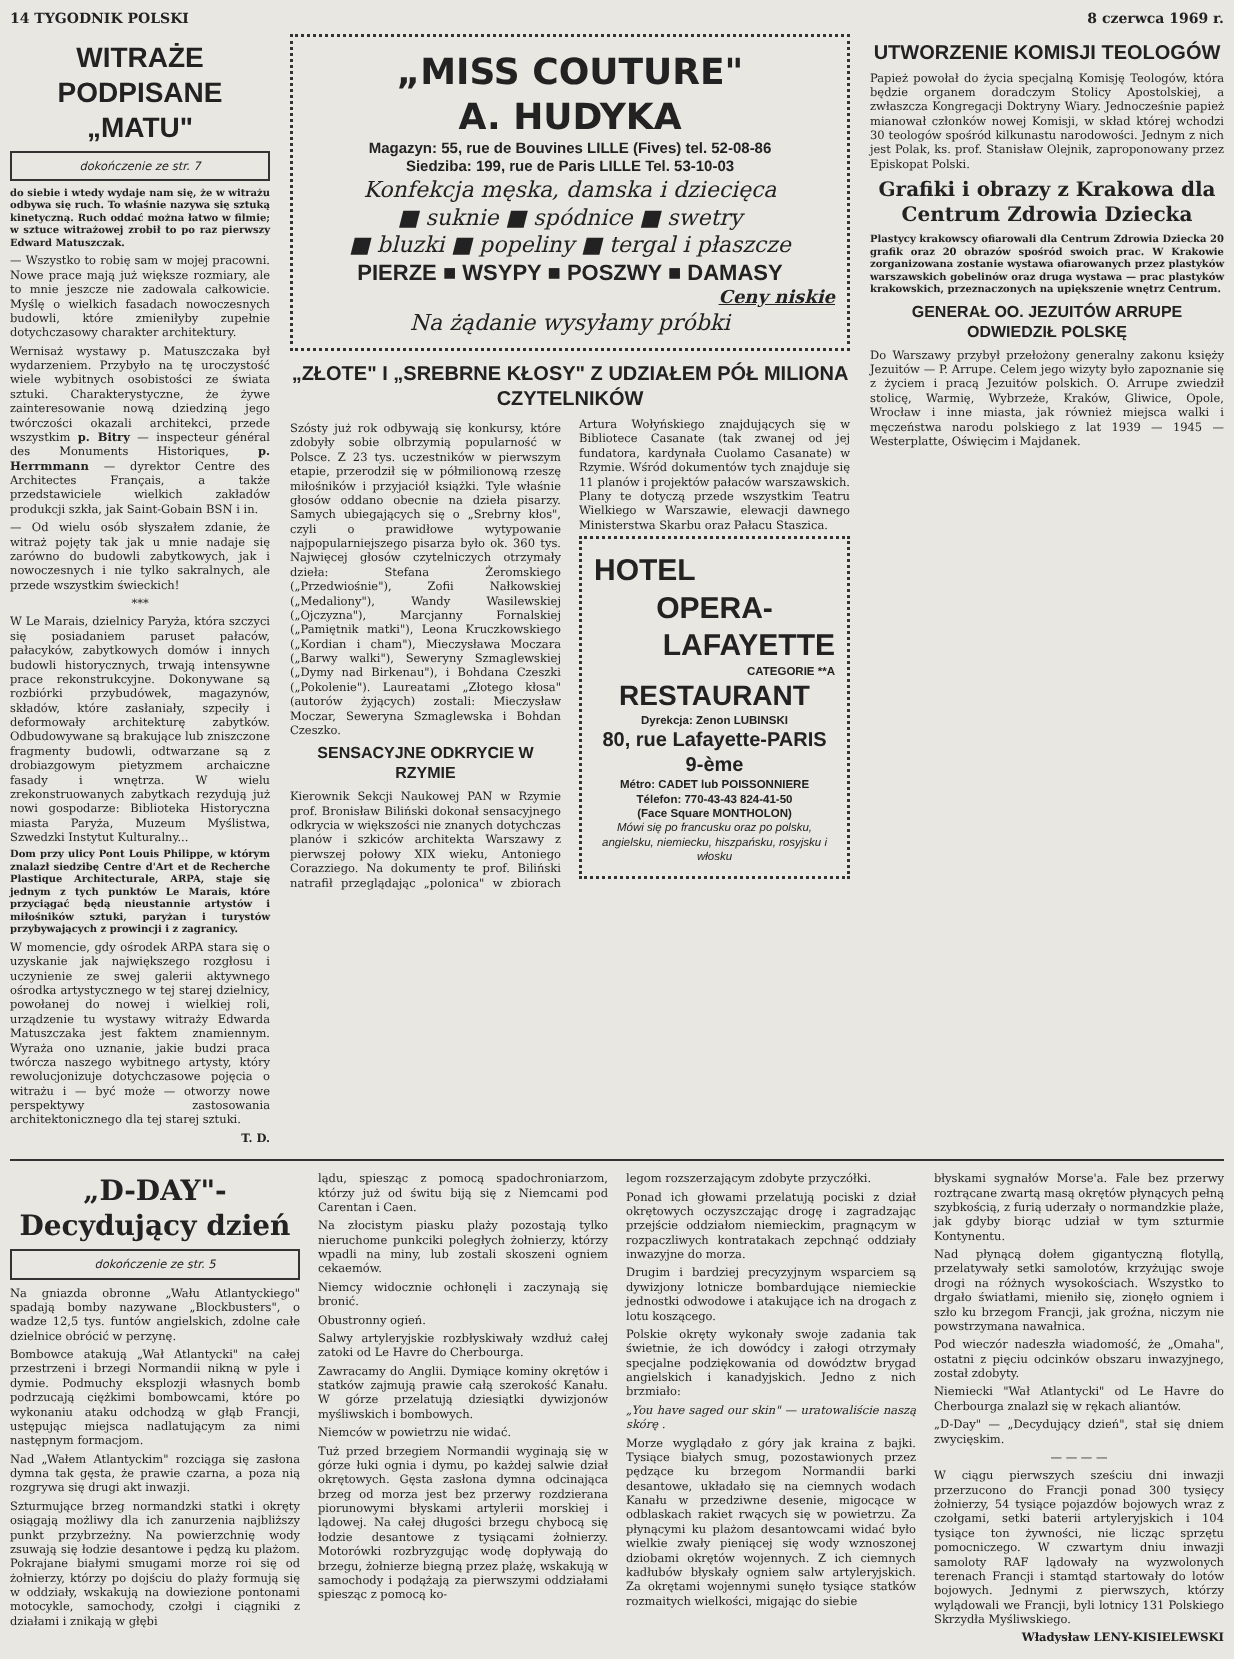14 TYGODNIK POLSKI 8 czerwca 1969 r.
WITRAŻE PODPISANE „MATU"
dokończenie ze str. 7
do siebie i wtedy wydaje nam się, że w witrażu odbywa się ruch. To właśnie nazywa się sztuką kinetyczną. Ruch oddać można łatwo w filmie; w sztuce witrażowej zrobił to po raz pierwszy Edward Matuszczak.
— Wszystko to robię sam w mojej pracowni. Nowe prace mają już większe rozmiary, ale to mnie jeszcze nie zadowala całkowicie. Myślę o wielkich fasadach nowoczesnych budowli, które zmieniłyby zupełnie dotychczasowy charakter architektury.
Wernisaż wystawy p. Matuszczaka był wydarzeniem. Przybyło na tę uroczystość wiele wybitnych osobistości ze świata sztuki. Charakterystyczne, że żywe zainteresowanie nową dziedziną jego twórczości okazali architekci, przede wszystkim p. Bitry — inspecteur général des Monuments Historiques, p. Herrmmann — dyrektor Centre des Architectes Français, a także przedstawiciele wielkich zakładów produkcji szkła, jak Saint-Gobain BSN i in.
— Od wielu osób słyszałem zdanie, że witraż pojęty tak jak u mnie nadaje się zarówno do budowli zabytkowych, jak i nowoczesnych i nie tylko sakralnych, ale przede wszystkim świeckich!
***
W Le Marais, dzielnicy Paryża, która szczyci się posiadaniem paruset pałaców, pałacyków, zabytkowych domów i innych budowli historycznych, trwają intensywne prace rekonstrukcyjne. Dokonywane są rozbiórki przybudówek, magazynów, składów, które zasłaniały, szpeciły i deformowały architekturę zabytków. Odbudowywane są brakujące lub zniszczone fragmenty budowli, odtwarzane są z drobiazgowym pietyzmem archaiczne fasady i wnętrza. W wielu zrekonstruowanych zabytkach rezydują już nowi gospodarze: Biblioteka Historyczna miasta Paryża, Muzeum Myślistwa, Szwedzki Instytut Kulturalny...
Dom przy ulicy Pont Louis Philippe, w którym znalazł siedzibę Centre d'Art et de Recherche Plastique Architecturale, ARPA, staje się jednym z tych punktów Le Marais, które przyciągać będą nieustannie artystów i miłośników sztuki, paryżan i turystów przybywających z prowincji i z zagranicy.
W momencie, gdy ośrodek ARPA stara się o uzyskanie jak największego rozgłosu i uczynienie ze swej galerii aktywnego ośrodka artystycznego w tej starej dzielnicy, powołanej do nowej i wielkiej roli, urządzenie tu wystawy witraży Edwarda Matuszczaka jest faktem znamiennym. Wyraża ono uznanie, jakie budzi praca twórcza naszego wybitnego artysty, który rewolucjonizuje dotychczasowe pojęcia o witrażu i — być może — otworzy nowe perspektywy zastosowania architektonicznego dla tej starej sztuki.
T. D.
„MISS COUTURE"
A. HUDYKA
Magazyn: 55, rue de Bouvines LILLE (Fives) tel. 52-08-86
Siedziba: 199, rue de Paris LILLE Tel. 53-10-03
Konfekcja męska, damska i dziecięca
■ suknie ■ spódnice ■ swetry
■ bluzki ■ popeliny ■ tergal i płaszcze
PIERZE ■ WSYPY ■ POSZWY ■ DAMASY
Ceny niskie
Na żądanie wysyłamy próbki
„ZŁOTE" I „SREBRNE KŁOSY" Z UDZIAŁEM PÓŁ MILIONA CZYTELNIKÓW
Szósty już rok odbywają się konkursy, które zdobyły sobie olbrzymią popularność w Polsce. Z 23 tys. uczestników w pierwszym etapie, przerodził się w półmilionową rzeszę miłośników i przyjaciół książki. Tyle właśnie głosów oddano obecnie na dzieła pisarzy. Samych ubiegających się o „Srebrny kłos", czyli o prawidłowe wytypowanie najpopularniejszego pisarza było ok. 360 tys. Najwięcej głosów czytelniczych otrzymały dzieła: Stefana Żeromskiego („Przedwiośnie"), Zofii Nałkowskiej („Medaliony"), Wandy Wasilewskiej („Ojczyzna"), Marcjanny Fornalskiej („Pamiętnik matki"), Leona Kruczkowskiego („Kordian i cham"), Mieczysława Moczara („Barwy walki"), Seweryny Szmaglewskiej („Dymy nad Birkenau"), i Bohdana Czeszki („Pokolenie"). Laureatami „Złotego kłosa" (autorów żyjących) zostali: Mieczysław Moczar, Seweryna Szmaglewska i Bohdan Czeszko.
SENSACYJNE ODKRYCIE W RZYMIE
Kierownik Sekcji Naukowej PAN w Rzymie prof. Bronisław Biliński dokonał sensacyjnego odkrycia w większości nie znanych dotychczas planów i szkiców architekta Warszawy z pierwszej połowy XIX wieku, Antoniego Corazziego. Na dokumenty te prof. Biliński natrafił przeglądając „polonica" w zbiorach Artura Wołyńskiego znajdujących się w Bibliotece Casanate (tak zwanej od jej fundatora, kardynała Cuolamo Casanate) w Rzymie. Wśród dokumentów tych znajduje się 11 planów i projektów pałaców warszawskich. Plany te dotyczą przede wszystkim Teatru Wielkiego w Warszawie, elewacji dawnego Ministerstwa Skarbu oraz Pałacu Staszica.
HOTEL
OPERA-
LAFAYETTE
CATEGORIE **A
RESTAURANT
Dyrekcja: Zenon LUBINSKI
80, rue Lafayette-PARIS 9-ème
Métro: CADET lub POISSONNIERE
Télefon: 770-43-43 824-41-50
(Face Square MONTHOLON)
Mówi się po francusku oraz po polsku, angielsku, niemiecku, hiszpańsku, rosyjsku i włosku
UTWORZENIE KOMISJI TEOLOGÓW
Papież powołał do życia specjalną Komisję Teologów, która będzie organem doradczym Stolicy Apostolskiej, a zwłaszcza Kongregacji Doktryny Wiary. Jednocześnie papież mianował członków nowej Komisji, w skład której wchodzi 30 teologów spośród kilkunastu narodowości. Jednym z nich jest Polak, ks. prof. Stanisław Olejnik, zaproponowany przez Episkopat Polski.
Grafiki i obrazy z Krakowa dla Centrum Zdrowia Dziecka
Plastycy krakowscy ofiarowali dla Centrum Zdrowia Dziecka 20 grafik oraz 20 obrazów spośród swoich prac. W Krakowie zorganizowana zostanie wystawa ofiarowanych przez plastyków warszawskich gobelinów oraz druga wystawa — prac plastyków krakowskich, przeznaczonych na upiększenie wnętrz Centrum.
GENERAŁ OO. JEZUITÓW ARRUPE ODWIEDZIŁ POLSKĘ
Do Warszawy przybył przełożony generalny zakonu księży Jezuitów — P. Arrupe. Celem jego wizyty było zapoznanie się z życiem i pracą Jezuitów polskich. O. Arrupe zwiedził stolicę, Warmię, Wybrzeże, Kraków, Gliwice, Opole, Wrocław i inne miasta, jak również miejsca walki i męczeństwa narodu polskiego z lat 1939 — 1945 — Westerplatte, Oświęcim i Majdanek.
„D-DAY"-Decydujący dzień
dokończenie ze str. 5
Na gniazda obronne „Wału Atlantyckiego" spadają bomby nazywane „Blockbusters", o wadze 12,5 tys. funtów angielskich, zdolne całe dzielnice obrócić w perzynę.
Bombowce atakują „Wał Atlantycki" na całej przestrzeni i brzegi Normandii nikną w pyle i dymie. Podmuchy eksplozji własnych bomb podrzucają ciężkimi bombowcami, które po wykonaniu ataku odchodzą w głąb Francji, ustępując miejsca nadlatującym za nimi następnym formacjom.
Nad „Wałem Atlantyckim" rozciąga się zasłona dymna tak gęsta, że prawie czarna, a poza nią rozgrywa się drugi akt inwazji.
Szturmujące brzeg normandzki statki i okręty osiągają możliwy dla ich zanurzenia najbliższy punkt przybrzeżny. Na powierzchnię wody zsuwają się łodzie desantowe i pędzą ku plażom. Pokrajane białymi smugami morze roi się od żołnierzy, którzy po dojściu do plaży formują się w oddziały, wskakują na dowiezione pontonami motocykle, samochody, czołgi i ciągniki z działami i znikają w głębi
lądu, spiesząc z pomocą spadochroniarzom, którzy już od świtu biją się z Niemcami pod Carentan i Caen.
Na złocistym piasku plaży pozostają tylko nieruchome punkciki poległych żołnierzy, którzy wpadli na miny, lub zostali skoszeni ogniem cekaemów.
Niemcy widocznie ochłonęli i zaczynają się bronić.
Obustronny ogień.
Salwy artyleryjskie rozbłyskiwały wzdłuż całej zatoki od Le Havre do Cherbourga.
Zawracamy do Anglii. Dymiące kominy okrętów i statków zajmują prawie całą szerokość Kanału. W górze przelatują dziesiątki dywizjonów myśliwskich i bombowych.
Niemców w powietrzu nie widać.
Tuż przed brzegiem Normandii wyginają się w górze łuki ognia i dymu, po każdej salwie dział okrętowych. Gęsta zasłona dymna odcinająca brzeg od morza jest bez przerwy rozdzierana piorunowymi błyskami artylerii morskiej i lądowej. Na całej długości brzegu chybocą się łodzie desantowe z tysiącami żołnierzy. Motorówki rozbryzgując wodę dopływają do brzegu, żołnierze biegną przez plażę, wskakują w samochody i podążają za pierwszymi oddziałami spiesząc z pomocą ko-
legom rozszerzającym zdobyte przyczółki.
Ponad ich głowami przelatują pociski z dział okrętowych oczyszczając drogę i zagradzając przejście oddziałom niemieckim, pragnącym w rozpaczliwych kontratakach zepchnąć oddziały inwazyjne do morza.
Drugim i bardziej precyzyjnym wsparciem są dywizjony lotnicze bombardujące niemieckie jednostki odwodowe i atakujące ich na drogach z lotu koszącego.
Polskie okręty wykonały swoje zadania tak świetnie, że ich dowódcy i załogi otrzymały specjalne podziękowania od dowództw brygad angielskich i kanadyjskich. Jedno z nich brzmiało:
„You have saged our skin" — uratowaliście naszą skórę .
Morze wyglądało z góry jak kraina z bajki. Tysiące białych smug, pozostawionych przez pędzące ku brzegom Normandii barki desantowe, układało się na ciemnych wodach Kanału w przedziwne desenie, migocące w odblaskach rakiet rwących się w powietrzu. Za płynącymi ku plażom desantowcami widać było wielkie zwały pieniącej się wody wznoszonej dziobami okrętów wojennych. Z ich ciemnych kadłubów błyskały ogniem salw artyleryjskich. Za okrętami wojennymi sunęło tysiące statków rozmaitych wielkości, migając do siebie
błyskami sygnałów Morse'a. Fale bez przerwy roztrącane zwartą masą okrętów płynących pełną szybkością, z furią uderzały o normandzkie plaże, jak gdyby biorąc udział w tym szturmie Kontynentu.
Nad płynącą dołem gigantyczną flotyllą, przelatywały setki samolotów, krzyżując swoje drogi na różnych wysokościach. Wszystko to drgało światłami, mieniło się, zionęło ogniem i szło ku brzegom Francji, jak groźna, niczym nie powstrzymana nawałnica.
Pod wieczór nadeszła wiadomość, że „Omaha", ostatni z pięciu odcinków obszaru inwazyjnego, został zdobyty.
Niemiecki "Wał Atlantycki" od Le Havre do Cherbourga znalazł się w rękach aliantów.
„D-Day" — „Decydujący dzień", stał się dniem zwycięskim.
— — — —
W ciągu pierwszych sześciu dni inwazji przerzucono do Francji ponad 300 tysięcy żołnierzy, 54 tysiące pojazdów bojowych wraz z czołgami, setki baterii artyleryjskich i 104 tysiące ton żywności, nie licząc sprzętu pomocniczego. W czwartym dniu inwazji samoloty RAF lądowały na wyzwolonych terenach Francji i stamtąd startowały do lotów bojowych. Jednymi z pierwszych, którzy wylądowali we Francji, byli lotnicy 131 Polskiego Skrzydła Myśliwskiego.
Władysław LENY-KISIELEWSKI